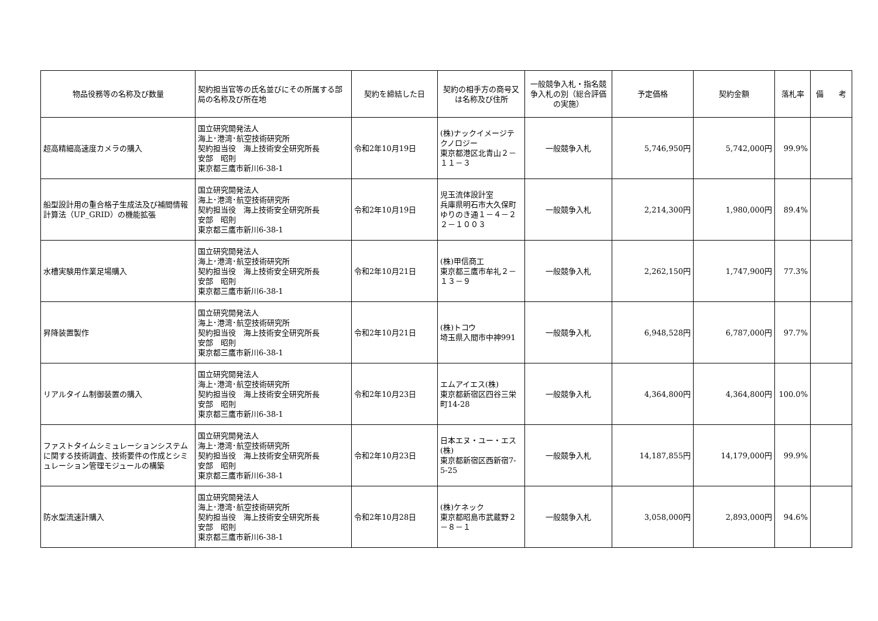| 物品役務等の名称及び数量 | 契約担当官等の氏名並びにその所属する部局の名称及び所在地 | 契約を締結した日 | 契約の相手方の商号又は名称及び住所 | 一般競争入札・指名競争入札の別（総合評価の実施） | 予定価格 | 契約金額 | 落札率 | 備 考 |
| --- | --- | --- | --- | --- | --- | --- | --- | --- |
| 超高精細高速度カメラの購入 | 国立研究開発法人 海上･港湾･航空技術研究所 契約担当役 海上技術安全研究所長 安部 昭則 東京都三鷹市新川6-38-1 | 令和2年10月19日 | (株)ナックイメージテクノロジー 東京都港区北青山２－１１－３ | 一般競争入札 | 5,746,950円 | 5,742,000円 | 99.9% | |
| 船型設計用の重合格子生成法及び補間情報計算法（UP_GRID）の機能拡張 | 国立研究開発法人 海上･港湾･航空技術研究所 契約担当役 海上技術安全研究所長 安部 昭則 東京都三鷹市新川6-38-1 | 令和2年10月19日 | 児玉流体設計室 兵庫県明石市大久保町ゆりのき通１－４－２ ２－１００３ | 一般競争入札 | 2,214,300円 | 1,980,000円 | 89.4% | |
| 水槽実験用作業足場購入 | 国立研究開発法人 海上･港湾･航空技術研究所 契約担当役 海上技術安全研究所長 安部 昭則 東京都三鷹市新川6-38-1 | 令和2年10月21日 | (株)甲信商工 東京都三鷹市牟礼２－１３－９ | 一般競争入札 | 2,262,150円 | 1,747,900円 | 77.3% | |
| 昇降装置製作 | 国立研究開発法人 海上･港湾･航空技術研究所 契約担当役 海上技術安全研究所長 安部 昭則 東京都三鷹市新川6-38-1 | 令和2年10月21日 | (株)トコウ 埼玉県入間市中神991 | 一般競争入札 | 6,948,528円 | 6,787,000円 | 97.7% | |
| リアルタイム制御装置の購入 | 国立研究開発法人 海上･港湾･航空技術研究所 契約担当役 海上技術安全研究所長 安部 昭則 東京都三鷹市新川6-38-1 | 令和2年10月23日 | エムアイエス(株) 東京都新宿区四谷三栄町14-28 | 一般競争入札 | 4,364,800円 | 4,364,800円 | 100.0% | |
| ファストタイムシミュレーションシステムに関する技術調査、技術要件の作成とシミュレーション管理モジュールの構築 | 国立研究開発法人 海上･港湾･航空技術研究所 契約担当役 海上技術安全研究所長 安部 昭則 東京都三鷹市新川6-38-1 | 令和2年10月23日 | 日本エヌ・ユー・エス(株) 東京都新宿区西新宿7-5-25 | 一般競争入札 | 14,187,855円 | 14,179,000円 | 99.9% | |
| 防水型流速計購入 | 国立研究開発法人 海上･港湾･航空技術研究所 契約担当役 海上技術安全研究所長 安部 昭則 東京都三鷹市新川6-38-1 | 令和2年10月28日 | (株)ケネック 東京都昭島市武蔵野２－８－１ | 一般競争入札 | 3,058,000円 | 2,893,000円 | 94.6% | |